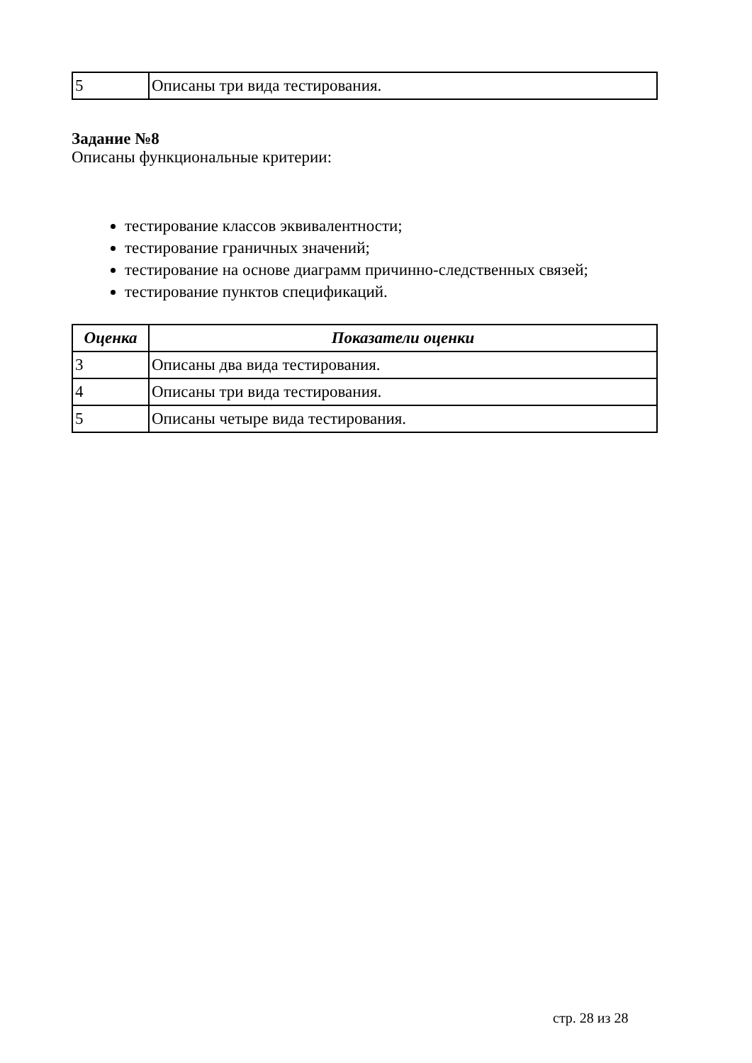| 5 | Описаны три вида тестирования. |
Задание №8
Описаны функциональные критерии:
тестирование классов эквивалентности;
тестирование граничных значений;
тестирование на основе диаграмм причинно-следственных связей;
тестирование пунктов спецификаций.
| Оценка | Показатели оценки |
| --- | --- |
| 3 | Описаны два вида тестирования. |
| 4 | Описаны три вида тестирования. |
| 5 | Описаны четыре вида тестирования. |
стр. 28 из 28